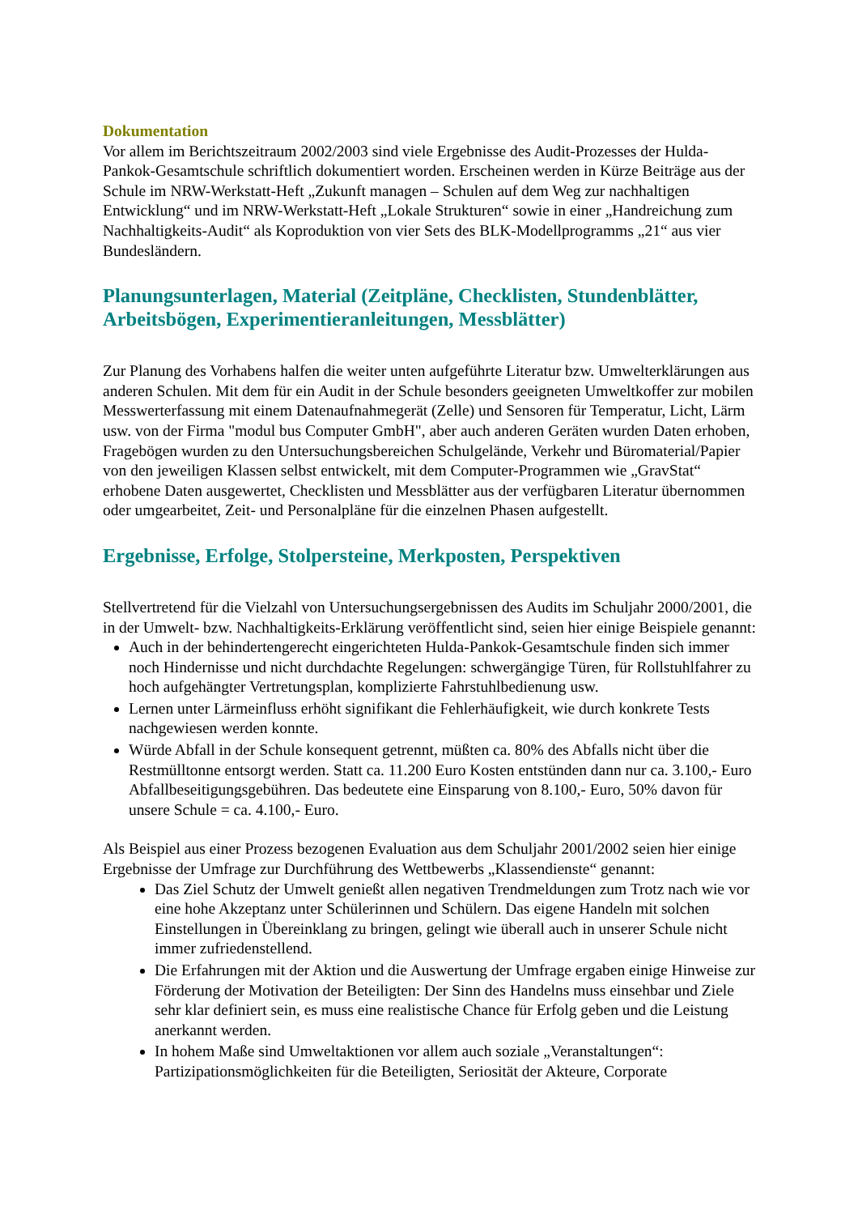Dokumentation
Vor allem im Berichtszeitraum 2002/2003 sind viele Ergebnisse des Audit-Prozesses der Hulda-Pankok-Gesamtschule schriftlich dokumentiert worden. Erscheinen werden in Kürze Beiträge aus der Schule im NRW-Werkstatt-Heft „Zukunft managen – Schulen auf dem Weg zur nachhaltigen Entwicklung“ und im NRW-Werkstatt-Heft „Lokale Strukturen“ sowie in einer „Handreichung zum Nachhaltigkeits-Audit“ als Koproduktion von vier Sets des BLK-Modellprogramms „21“ aus vier Bundesländern.
Planungsunterlagen, Material (Zeitpläne, Checklisten, Stundenblätter, Arbeitsbögen, Experimentieranleitungen, Messblätter)
Zur Planung des Vorhabens halfen die weiter unten aufgeführte Literatur bzw. Umwelterklärungen aus anderen Schulen. Mit dem für ein Audit in der Schule besonders geeigneten Umweltkoffer zur mobilen Messwerterfassung mit einem Datenaufnahmegerät (Zelle) und Sensoren für Temperatur, Licht, Lärm usw. von der Firma "modul bus Computer GmbH", aber auch anderen Geräten wurden Daten erhoben, Fragebögen wurden zu den Untersuchungsbereichen Schulgelände, Verkehr und Büromaterial/Papier von den jeweiligen Klassen selbst entwickelt, mit dem Computer-Programmen wie „GravStat“ erhobene Daten ausgewertet, Checklisten und Messblätter aus der verfügbaren Literatur übernommen oder umgearbeitet, Zeit- und Personalpläne für die einzelnen Phasen aufgestellt.
Ergebnisse, Erfolge, Stolpersteine, Merkposten, Perspektiven
Stellvertretend für die Vielzahl von Untersuchungsergebnissen des Audits im Schuljahr 2000/2001, die in der Umwelt- bzw. Nachhaltigkeits-Erklärung veröffentlicht sind, seien hier einige Beispiele genannt:
Auch in der behindertengerecht eingerichteten Hulda-Pankok-Gesamtschule finden sich immer noch Hindernisse und nicht durchdachte Regelungen: schwergängige Türen, für Rollstuhlfahrer zu hoch aufgehängter Vertretungsplan, komplizierte Fahrstuhlbedienung usw.
Lernen unter Lärmeinfluss erhöht signifikant die Fehlerhäufigkeit, wie durch konkrete Tests nachgewiesen werden konnte.
Würde Abfall in der Schule konsequent getrennt, müßten ca. 80% des Abfalls nicht über die Restmülltonne entsorgt werden. Statt ca. 11.200 Euro Kosten entstünden dann nur ca. 3.100,- Euro Abfallbeseitigungsgebühren. Das bedeutete eine Einsparung von 8.100,- Euro, 50% davon für unsere Schule = ca. 4.100,- Euro.
Als Beispiel aus einer Prozess bezogenen Evaluation aus dem Schuljahr 2001/2002 seien hier einige Ergebnisse der Umfrage zur Durchführung des Wettbewerbs „Klassendienste“ genannt:
Das Ziel Schutz der Umwelt genießt allen negativen Trendmeldungen zum Trotz nach wie vor eine hohe Akzeptanz unter Schülerinnen und Schülern. Das eigene Handeln mit solchen Einstellungen in Übereinklang zu bringen, gelingt wie überall auch in unserer Schule nicht immer zufriedenstellend.
Die Erfahrungen mit der Aktion und die Auswertung der Umfrage ergaben einige Hinweise zur Förderung der Motivation der Beteiligten: Der Sinn des Handelns muss einsehbar und Ziele sehr klar definiert sein, es muss eine realistische Chance für Erfolg geben und die Leistung anerkannt werden.
In hohem Maße sind Umweltaktionen vor allem auch soziale „Veranstaltungen“: Partizipationsmöglichkeiten für die Beteiligten, Seriosität der Akteure, Corporate